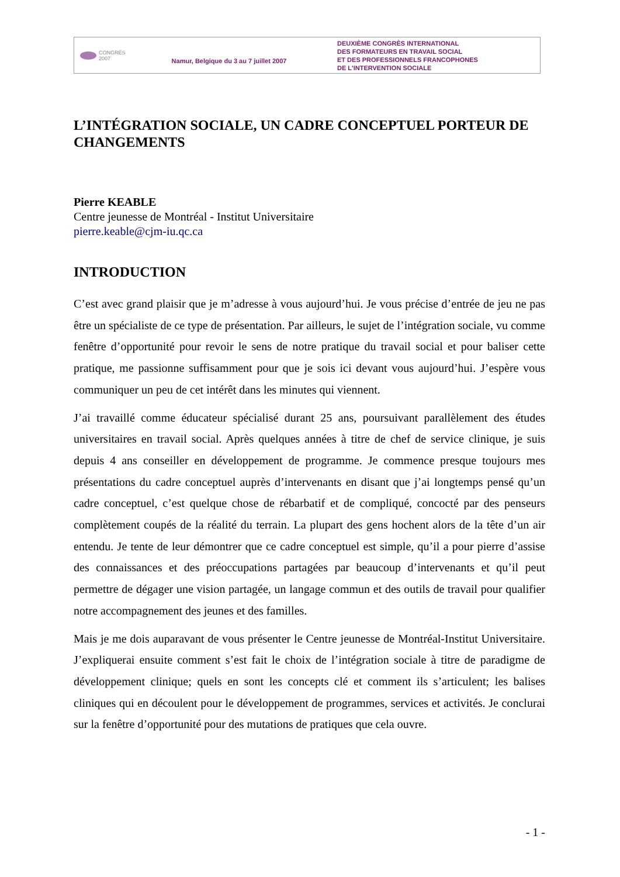CONGRÈS
2007
Namur, Belgique du 3 au 7 juillet 2007
DEUXIÈME CONGRÈS INTERNATIONAL
DES FORMATEURS EN TRAVAIL SOCIAL
ET DES PROFESSIONNELS FRANCOPHONES
DE L'INTERVENTION SOCIALE
L’INTÉGRATION SOCIALE, UN CADRE CONCEPTUEL PORTEUR DE CHANGEMENTS
Pierre KEABLE
Centre jeunesse de Montréal - Institut Universitaire
pierre.keable@cjm-iu.qc.ca
INTRODUCTION
C’est avec grand plaisir que je m’adresse à vous aujourd’hui. Je vous précise d’entrée de jeu ne pas être un spécialiste de ce type de présentation. Par ailleurs, le sujet de l’intégration sociale, vu comme fenêtre d’opportunité pour revoir le sens de notre pratique du travail social et pour baliser cette pratique, me passionne suffisamment pour que je sois ici devant vous aujourd’hui. J’espère vous communiquer un peu de cet intérêt dans les minutes qui viennent.
J’ai travaillé comme éducateur spécialisé durant 25 ans, poursuivant parallèlement des études universitaires en travail social. Après quelques années à titre de chef de service clinique, je suis depuis 4 ans conseiller en développement de programme. Je commence presque toujours mes présentations du cadre conceptuel auprès d’intervenants en disant que j’ai longtemps pensé qu’un cadre conceptuel, c’est quelque chose de rébarbatif et de compliqué, concocté par des penseurs complètement coupés de la réalité du terrain. La plupart des gens hochent alors de la tête d’un air entendu. Je tente de leur démontrer que ce cadre conceptuel est simple, qu’il a pour pierre d’assise des connaissances et des préoccupations partagées par beaucoup d’intervenants et qu’il peut permettre de dégager une vision partagée, un langage commun et des outils de travail pour qualifier notre accompagnement des jeunes et des familles.
Mais je me dois auparavant de vous présenter le Centre jeunesse de Montréal-Institut Universitaire. J’expliquerai ensuite comment s’est fait le choix de l’intégration sociale à titre de paradigme de développement clinique; quels en sont les concepts clé et comment ils s’articulent; les balises cliniques qui en découlent pour le développement de programmes, services et activités. Je conclurai sur la fenêtre d’opportunité pour des mutations de pratiques que cela ouvre.
- 1 -